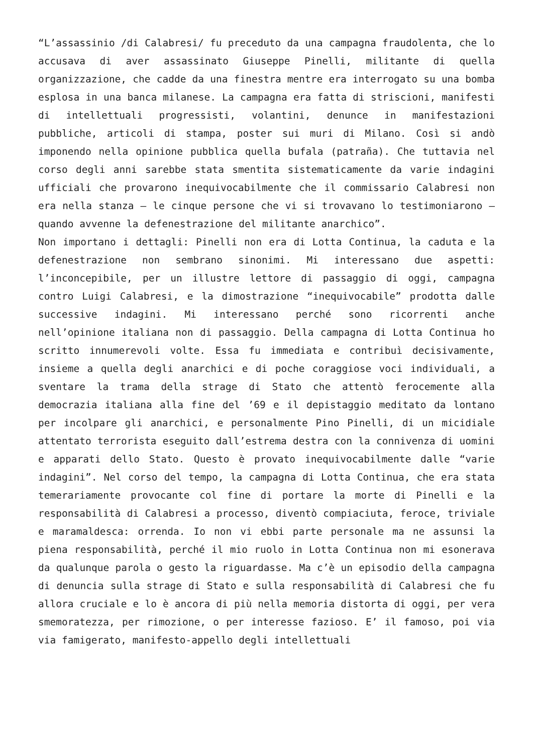“L’assassinio /di Calabresi/ fu preceduto da una campagna fraudolenta, che lo accusava di aver assassinato Giuseppe Pinelli, militante di quella organizzazione, che cadde da una finestra mentre era interrogato su una bomba esplosa in una banca milanese. La campagna era fatta di striscioni, manifesti di intellettuali progressisti, volantini, denunce in manifestazioni pubbliche, articoli di stampa, poster sui muri di Milano. Così si andò imponendo nella opinione pubblica quella bufala (patraña). Che tuttavia nel corso degli anni sarebbe stata smentita sistematicamente da varie indagini ufficiali che provarono inequivocabilmente che il commissario Calabresi non era nella stanza – le cinque persone che vi si trovavano lo testimoniarono – quando avvenne la defenestrazione del militante anarchico”.
Non importano i dettagli: Pinelli non era di Lotta Continua, la caduta e la defenestrazione non sembrano sinonimi. Mi interessano due aspetti: l’inconcepibile, per un illustre lettore di passaggio di oggi, campagna contro Luigi Calabresi, e la dimostrazione “inequivocabile” prodotta dalle successive indagini. Mi interessano perché sono ricorrenti anche nell’opinione italiana non di passaggio. Della campagna di Lotta Continua ho scritto innumerevoli volte. Essa fu immediata e contribuì decisivamente, insieme a quella degli anarchici e di poche coraggiose voci individuali, a sventare la trama della strage di Stato che attentò ferocemente alla democrazia italiana alla fine del ’69 e il depistaggio meditato da lontano per incolpare gli anarchici, e personalmente Pino Pinelli, di un micidiale attentato terrorista eseguito dall’estrema destra con la connivenza di uomini e apparati dello Stato. Questo è provato inequivocabilmente dalle “varie indagini”. Nel corso del tempo, la campagna di Lotta Continua, che era stata temerariamente provocante col fine di portare la morte di Pinelli e la responsabilità di Calabresi a processo, diventò compiaciuta, feroce, triviale e maramaldesca: orrenda. Io non vi ebbi parte personale ma ne assunsi la piena responsabilità, perché il mio ruolo in Lotta Continua non mi esonerava da qualunque parola o gesto la riguardasse. Ma c’è un episodio della campagna di denuncia sulla strage di Stato e sulla responsabilità di Calabresi che fu allora cruciale e lo è ancora di più nella memoria distorta di oggi, per vera smemoratezza, per rimozione, o per interesse fazioso. E’ il famoso, poi via via famigerato, manifesto-appello degli intellettuali